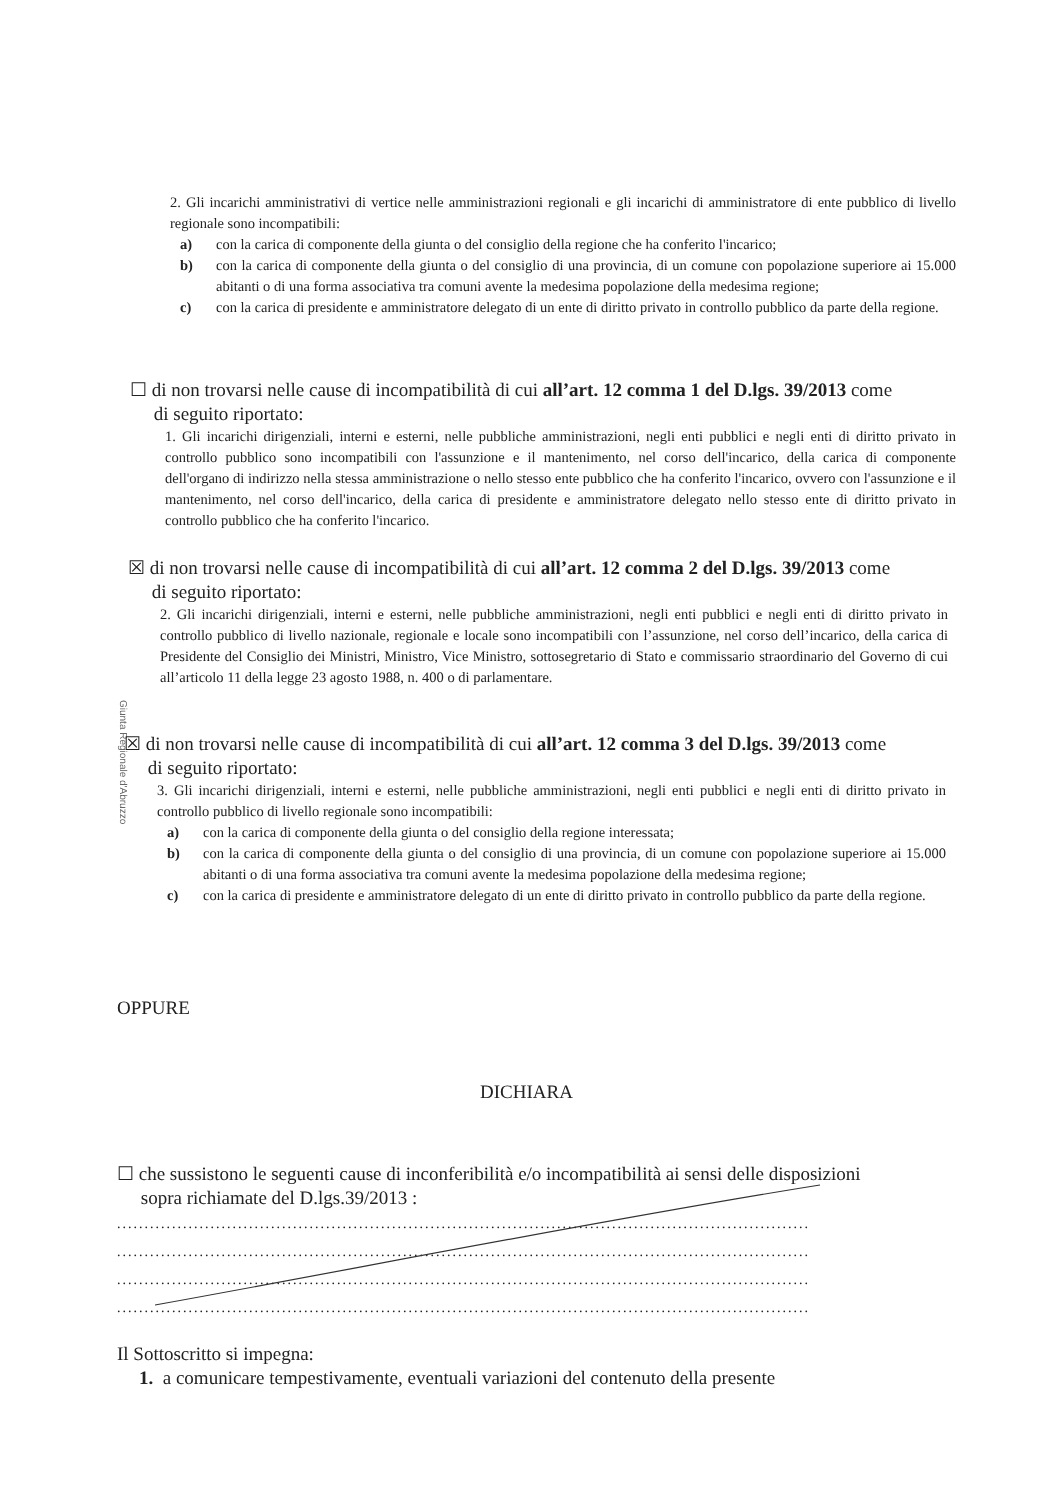2. Gli incarichi amministrativi di vertice nelle amministrazioni regionali e gli incarichi di amministratore di ente pubblico di livello regionale sono incompatibili:
a) con la carica di componente della giunta o del consiglio della regione che ha conferito l'incarico;
b) con la carica di componente della giunta o del consiglio di una provincia, di un comune con popolazione superiore ai 15.000 abitanti o di una forma associativa tra comuni avente la medesima popolazione della medesima regione;
c) con la carica di presidente e amministratore delegato di un ente di diritto privato in controllo pubblico da parte della regione.
☐ di non trovarsi nelle cause di incompatibilità di cui all’art. 12 comma 1 del D.lgs. 39/2013 come
di seguito riportato:
1. Gli incarichi dirigenziali, interni e esterni, nelle pubbliche amministrazioni, negli enti pubblici e negli enti di diritto privato in controllo pubblico sono incompatibili con l'assunzione e il mantenimento, nel corso dell'incarico, della carica di componente dell'organo di indirizzo nella stessa amministrazione o nello stesso ente pubblico che ha conferito l'incarico, ovvero con l'assunzione e il mantenimento, nel corso dell'incarico, della carica di presidente e amministratore delegato nello stesso ente di diritto privato in controllo pubblico che ha conferito l'incarico.
☒ di non trovarsi nelle cause di incompatibilità di cui all’art. 12 comma 2 del D.lgs. 39/2013 come
di seguito riportato:
2. Gli incarichi dirigenziali, interni e esterni, nelle pubbliche amministrazioni, negli enti pubblici e negli enti di diritto privato in controllo pubblico di livello nazionale, regionale e locale sono incompatibili con l’assunzione, nel corso dell’incarico, della carica di Presidente del Consiglio dei Ministri, Ministro, Vice Ministro, sottosegretario di Stato e commissario straordinario del Governo di cui all’articolo 11 della legge 23 agosto 1988, n. 400 o di parlamentare.
Giunta Regionale d'Abruzzo
☒ di non trovarsi nelle cause di incompatibilità di cui all’art. 12 comma 3 del D.lgs. 39/2013 come
di seguito riportato:
3. Gli incarichi dirigenziali, interni e esterni, nelle pubbliche amministrazioni, negli enti pubblici e negli enti di diritto privato in controllo pubblico di livello regionale sono incompatibili:
a) con la carica di componente della giunta o del consiglio della regione interessata;
b) con la carica di componente della giunta o del consiglio di una provincia, di un comune con popolazione superiore ai 15.000 abitanti o di una forma associativa tra comuni avente la medesima popolazione della medesima regione;
c) con la carica di presidente e amministratore delegato di un ente di diritto privato in controllo pubblico da parte della regione.
OPPURE
DICHIARA
☐ che sussistono le seguenti cause di inconferibilità e/o incompatibilità ai sensi delle disposizioni
sopra richiamate del D.lgs.39/2013 :
..............................................................................................................................
..............................................................................................................................
..............................................................................................................................
..............................................................................................................................
Il Sottoscritto si impegna:
1. a comunicare tempestivamente, eventuali variazioni del contenuto della presente